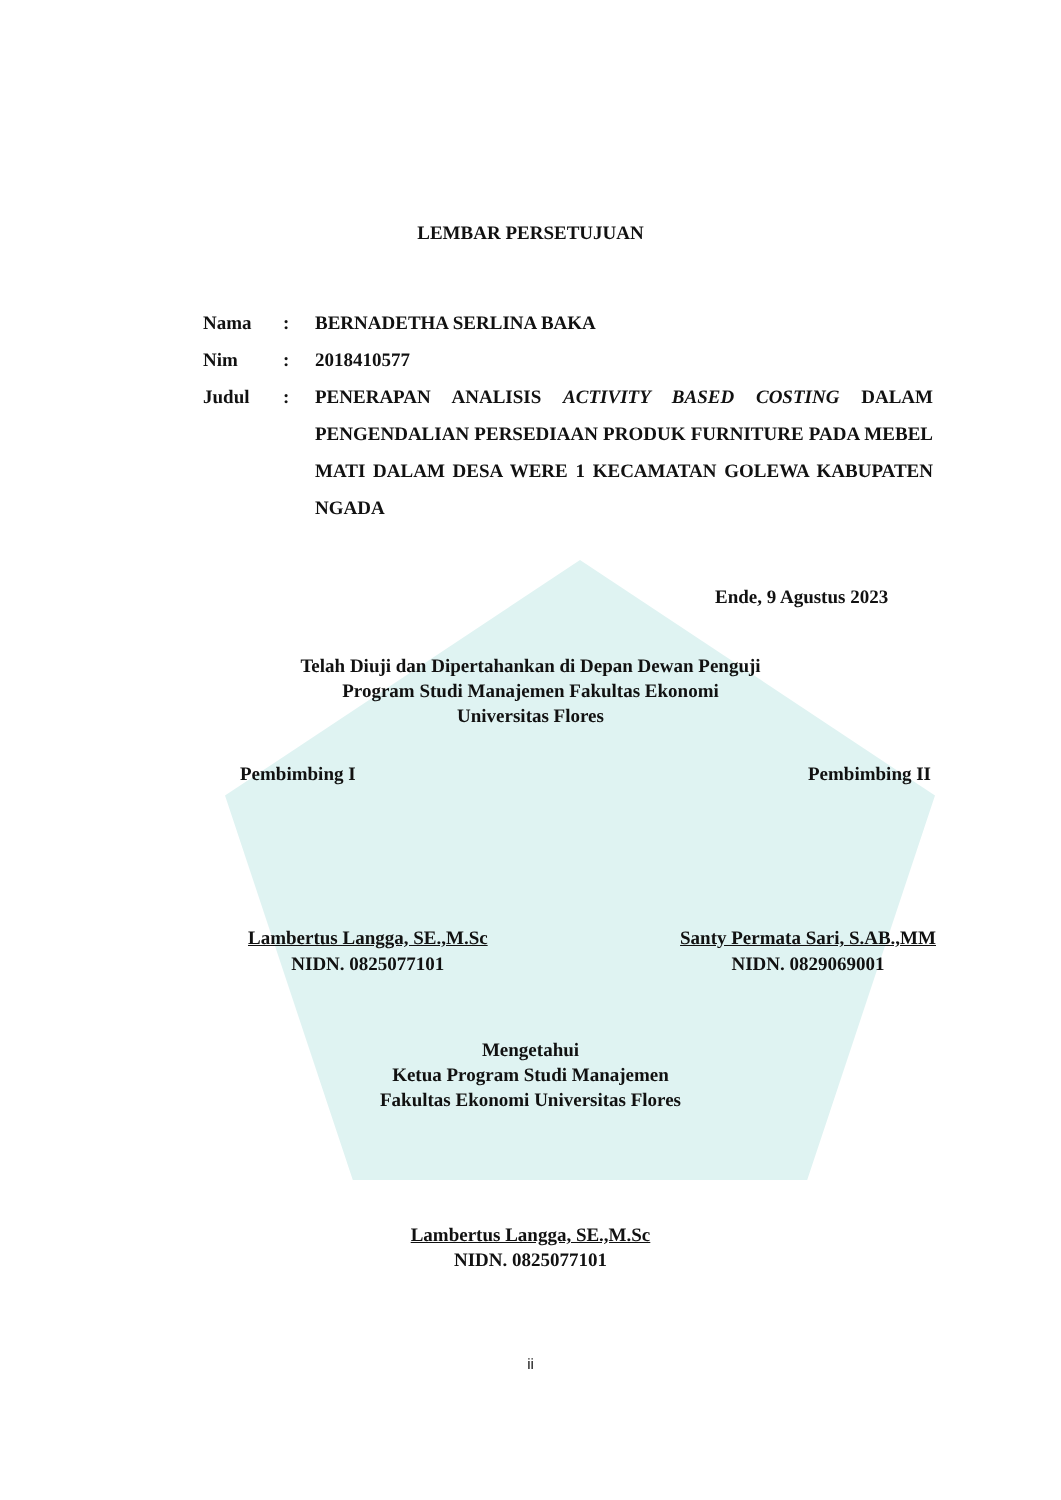LEMBAR PERSETUJUAN
Nama: BERNADETHA SERLINA BAKA
Nim: 2018410577
Judul: PENERAPAN ANALISIS ACTIVITY BASED COSTING DALAM PENGENDALIAN PERSEDIAAN PRODUK FURNITURE PADA MEBEL MATI DALAM DESA WERE 1 KECAMATAN GOLEWA KABUPATEN NGADA
Ende, 9 Agustus 2023
Telah Diuji dan Dipertahankan di Depan Dewan Penguji
Program Studi Manajemen Fakultas Ekonomi
Universitas Flores
Pembimbing I Pembimbing II
Lambertus Langga, SE.,M.Sc
NIDN. 0825077101
Santy Permata Sari, S.AB.,MM
NIDN. 0829069001
Mengetahui
Ketua Program Studi Manajemen
Fakultas Ekonomi Universitas Flores
Lambertus Langga, SE.,M.Sc
NIDN. 0825077101
ii